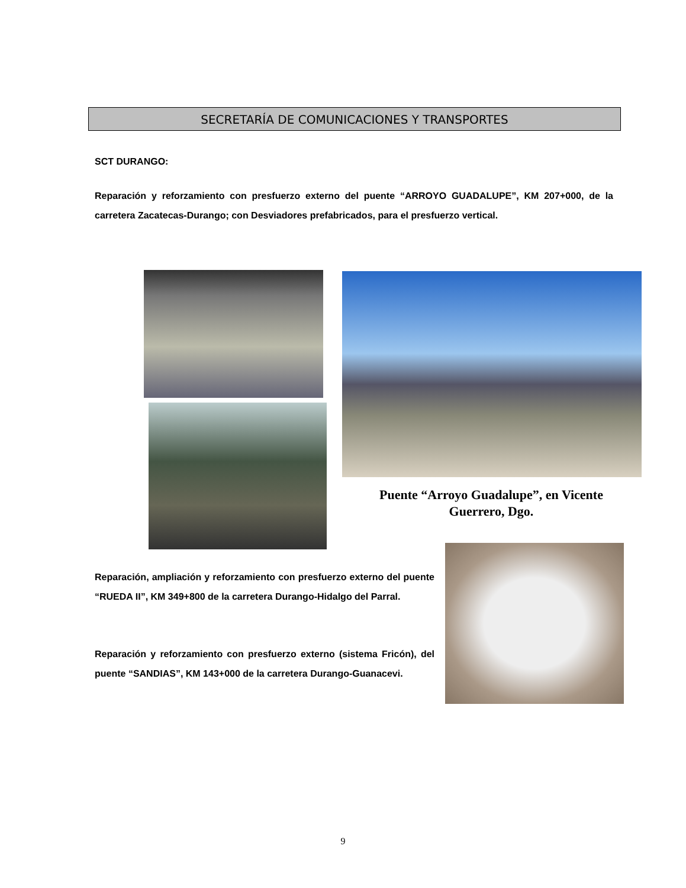SECRETARÍA DE COMUNICACIONES Y TRANSPORTES
SCT DURANGO:
Reparación y reforzamiento con presfuerzo externo del puente “ARROYO GUADALUPE”, KM 207+000, de la carretera Zacatecas-Durango; con Desviadores prefabricados, para el presfuerzo vertical.
Puente “Arroyo Guadalupe”, en Vicente Guerrero, Dgo.
Reparación, ampliación y reforzamiento con presfuerzo externo del puente “RUEDA II”, KM 349+800 de la carretera Durango-Hidalgo del Parral.
Reparación y reforzamiento con presfuerzo externo (sistema Fricón), del puente “SANDIAS”, KM 143+000 de la carretera Durango-Guanacevi.
9